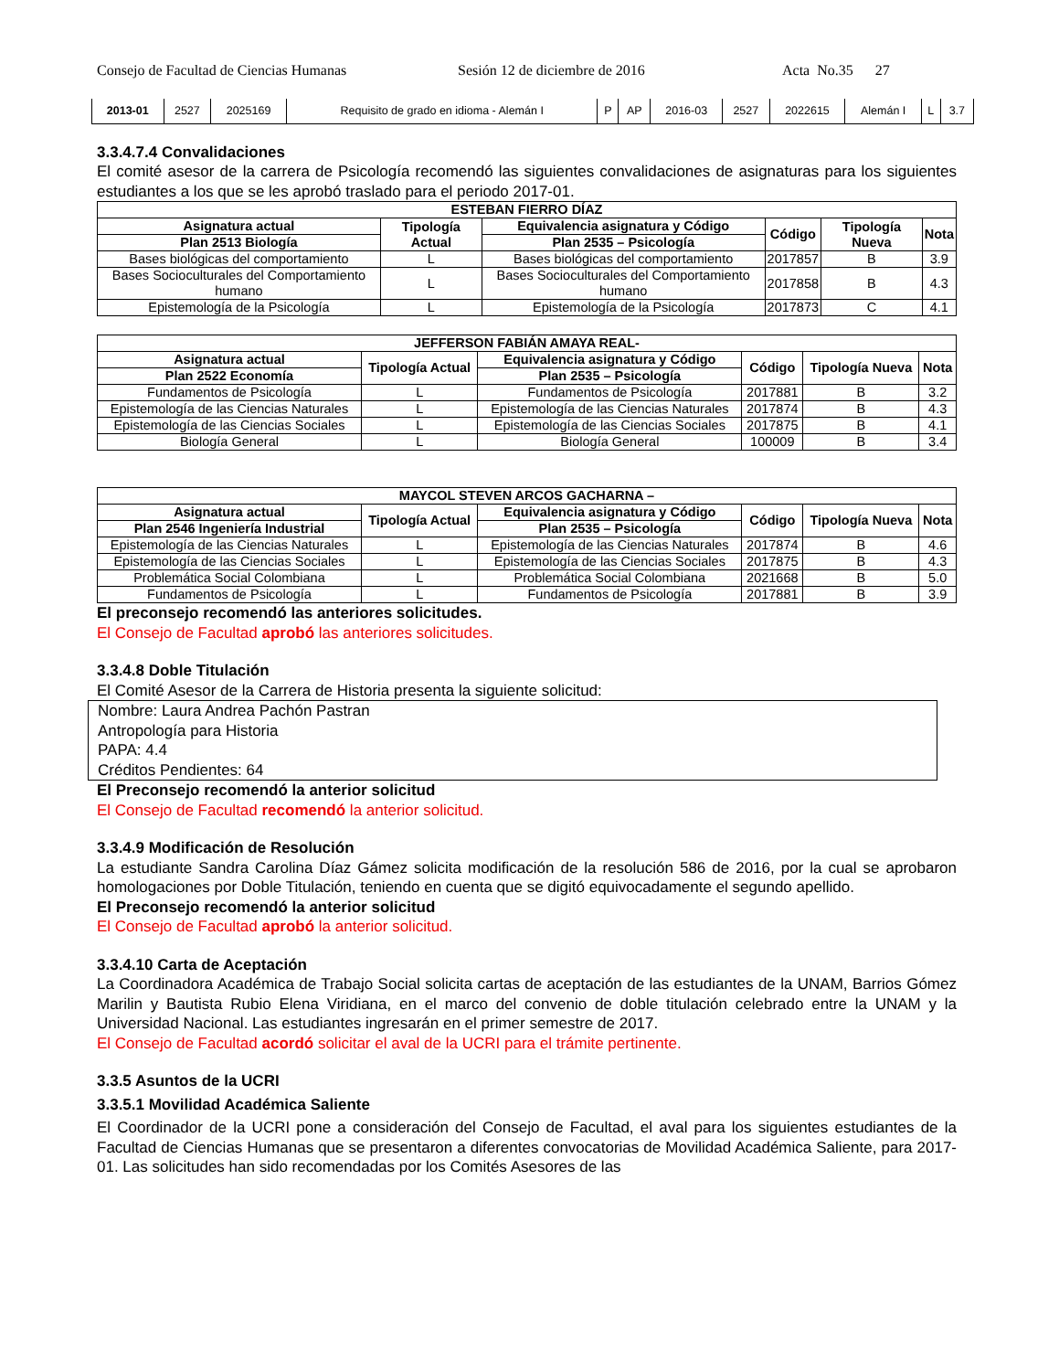Consejo de Facultad de Ciencias Humanas Sesión 12 de diciembre de 2016 Acta No.35 27
| 2013-01 | 2527 | 2025169 | Requisito de grado en idioma - Alemán I | P | AP | 2016-03 | 2527 | 2022615 | Alemán I | L | 3.7 |
3.3.4.7.4 Convalidaciones
El comité asesor de la carrera de Psicología recomendó las siguientes convalidaciones de asignaturas para los siguientes estudiantes a los que se les aprobó traslado para el periodo 2017-01.
| ESTEBAN FIERRO DÍAZ | | | | | |
| --- | --- | --- | --- | --- | --- |
| Asignatura actual | Tipología Actual | Equivalencia asignatura y Código | Código | Tipología Nueva | Nota |
| Plan 2513 Biología | | Plan 2535 – Psicología | | | |
| Bases biológicas del comportamiento | L | Bases biológicas del comportamiento | 2017857 | B | 3.9 |
| Bases Socioculturales del Comportamiento humano | L | Bases Socioculturales del Comportamiento humano | 2017858 | B | 4.3 |
| Epistemología de la Psicología | L | Epistemología de la Psicología | 2017873 | C | 4.1 |
| JEFFERSON FABIÁN AMAYA REAL- | | | | | |
| --- | --- | --- | --- | --- | --- |
| Asignatura actual | Tipología Actual | Equivalencia asignatura y Código | Código | Tipología Nueva | Nota |
| Plan 2522 Economía | | Plan 2535 – Psicología | | | |
| Fundamentos de Psicología | L | Fundamentos de Psicología | 2017881 | B | 3.2 |
| Epistemología de las Ciencias Naturales | L | Epistemología de las Ciencias Naturales | 2017874 | B | 4.3 |
| Epistemología de las Ciencias Sociales | L | Epistemología de las Ciencias Sociales | 2017875 | B | 4.1 |
| Biología General | L | Biología General | 100009 | B | 3.4 |
| MAYCOL STEVEN ARCOS GACHARNA – | | | | | |
| --- | --- | --- | --- | --- | --- |
| Asignatura actual | Tipología Actual | Equivalencia asignatura y Código | Código | Tipología Nueva | Nota |
| Plan 2546 Ingeniería Industrial | | Plan 2535 – Psicología | | | |
| Epistemología de las Ciencias Naturales | L | Epistemología de las Ciencias Naturales | 2017874 | B | 4.6 |
| Epistemología de las Ciencias Sociales | L | Epistemología de las Ciencias Sociales | 2017875 | B | 4.3 |
| Problemática Social Colombiana | L | Problemática Social Colombiana | 2021668 | B | 5.0 |
| Fundamentos de Psicología | L | Fundamentos de Psicología | 2017881 | B | 3.9 |
El preconsejo recomendó las anteriores solicitudes.
El Consejo de Facultad aprobó las anteriores solicitudes.
3.3.4.8 Doble Titulación
El Comité Asesor de la Carrera de Historia presenta la siguiente solicitud:
Nombre: Laura Andrea Pachón Pastran
Antropología para Historia
PAPA: 4.4
Créditos Pendientes: 64
El Preconsejo recomendó la anterior solicitud
El Consejo de Facultad recomendó la anterior solicitud.
3.3.4.9 Modificación de Resolución
La estudiante Sandra Carolina Díaz Gámez solicita modificación de la resolución 586 de 2016, por la cual se aprobaron homologaciones por Doble Titulación, teniendo en cuenta que se digitó equivocadamente el segundo apellido.
El Preconsejo recomendó la anterior solicitud
El Consejo de Facultad aprobó la anterior solicitud.
3.3.4.10 Carta de Aceptación
La Coordinadora Académica de Trabajo Social solicita cartas de aceptación de las estudiantes de la UNAM, Barrios Gómez Marilin y Bautista Rubio Elena Viridiana, en el marco del convenio de doble titulación celebrado entre la UNAM y la Universidad Nacional. Las estudiantes ingresarán en el primer semestre de 2017.
El Consejo de Facultad acordó solicitar el aval de la UCRI para el trámite pertinente.
3.3.5 Asuntos de la UCRI
3.3.5.1 Movilidad Académica Saliente
El Coordinador de la UCRI pone a consideración del Consejo de Facultad, el aval para los siguientes estudiantes de la Facultad de Ciencias Humanas que se presentaron a diferentes convocatorias de Movilidad Académica Saliente, para 2017-01. Las solicitudes han sido recomendadas por los Comités Asesores de las